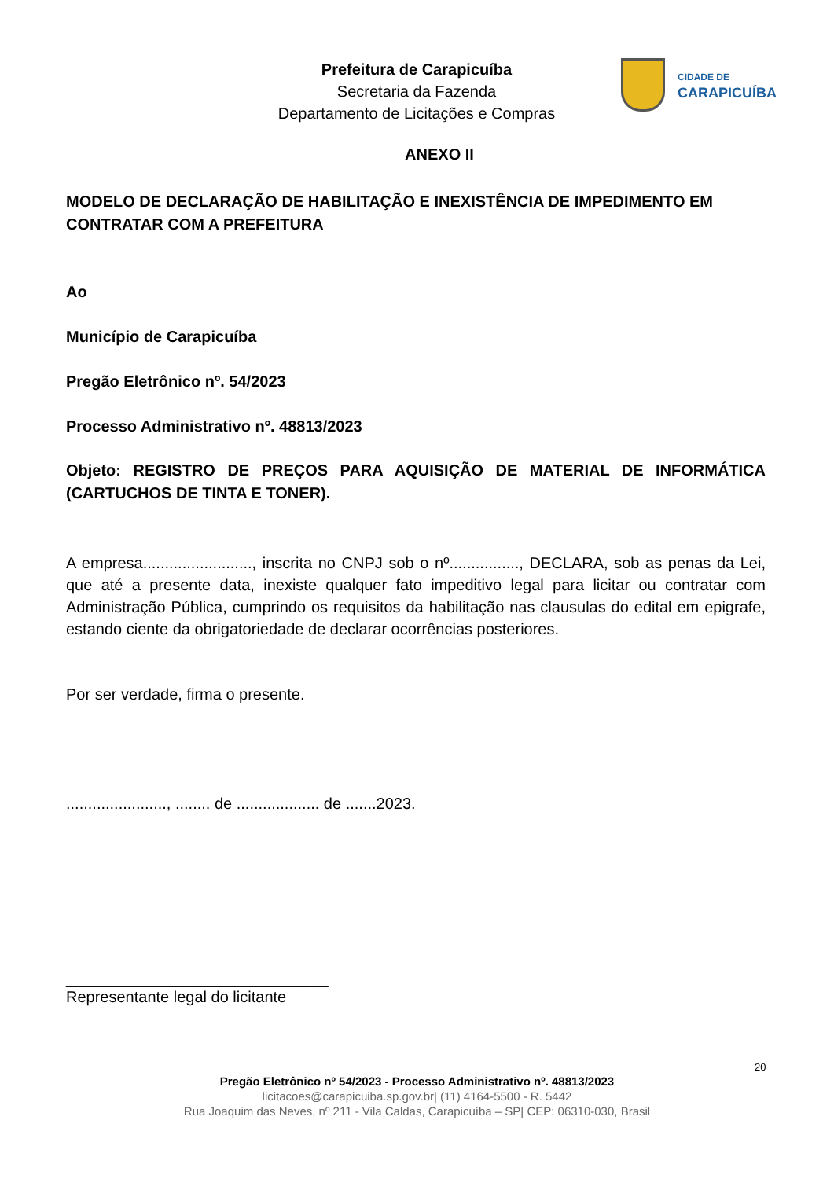Prefeitura de Carapicuíba
Secretaria da Fazenda
Departamento de Licitações e Compras
CIDADE DE
CARAPICUÍBA
ANEXO II
MODELO DE DECLARAÇÃO DE HABILITAÇÃO E INEXISTÊNCIA DE IMPEDIMENTO EM CONTRATAR COM A PREFEITURA
Ao
Município de Carapicuíba
Pregão Eletrônico nº. 54/2023
Processo Administrativo nº. 48813/2023
Objeto: REGISTRO DE PREÇOS PARA AQUISIÇÃO DE MATERIAL DE INFORMÁTICA (CARTUCHOS DE TINTA E TONER).
A empresa........................., inscrita no CNPJ sob o nº................, DECLARA, sob as penas da Lei, que até a presente data, inexiste qualquer fato impeditivo legal para licitar ou contratar com Administração Pública, cumprindo os requisitos da habilitação nas clausulas do edital em epigrafe, estando ciente da obrigatoriedade de declarar ocorrências posteriores.
Por ser verdade, firma o presente.
......................., ........ de ................... de .......2023.
______________________________
Representante legal do licitante
20
Pregão Eletrônico nº 54/2023 - Processo Administrativo nº. 48813/2023
licitacoes@carapicuiba.sp.gov.br| (11) 4164-5500 - R. 5442
Rua Joaquim das Neves, nº 211 - Vila Caldas, Carapicuíba – SP| CEP: 06310-030, Brasil